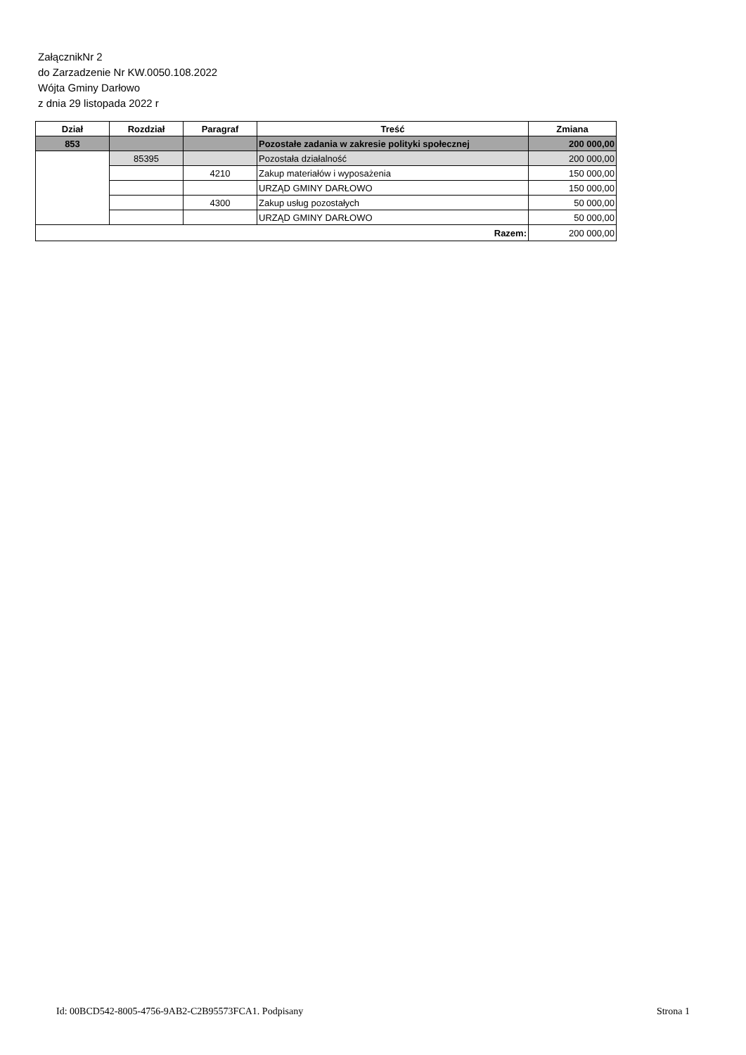ZałącznikNr 2
do Zarzadzenie Nr KW.0050.108.2022
Wójta Gminy Darłowo
z dnia 29 listopada 2022 r
| Dział | Rozdział | Paragraf | Treść | Zmiana |
| --- | --- | --- | --- | --- |
| 853 | | | Pozostałe zadania w zakresie polityki społecznej | 200 000,00 |
| | 85395 | | Pozostała działalność | 200 000,00 |
| | | 4210 | Zakup materiałów i wyposażenia | 150 000,00 |
| | | | URZĄD GMINY DARŁOWO | 150 000,00 |
| | | 4300 | Zakup usług pozostałych | 50 000,00 |
| | | | URZĄD GMINY DARŁOWO | 50 000,00 |
| Razem: | | | | 200 000,00 |
Id: 00BCD542-8005-4756-9AB2-C2B95573FCA1. Podpisany Strona 1